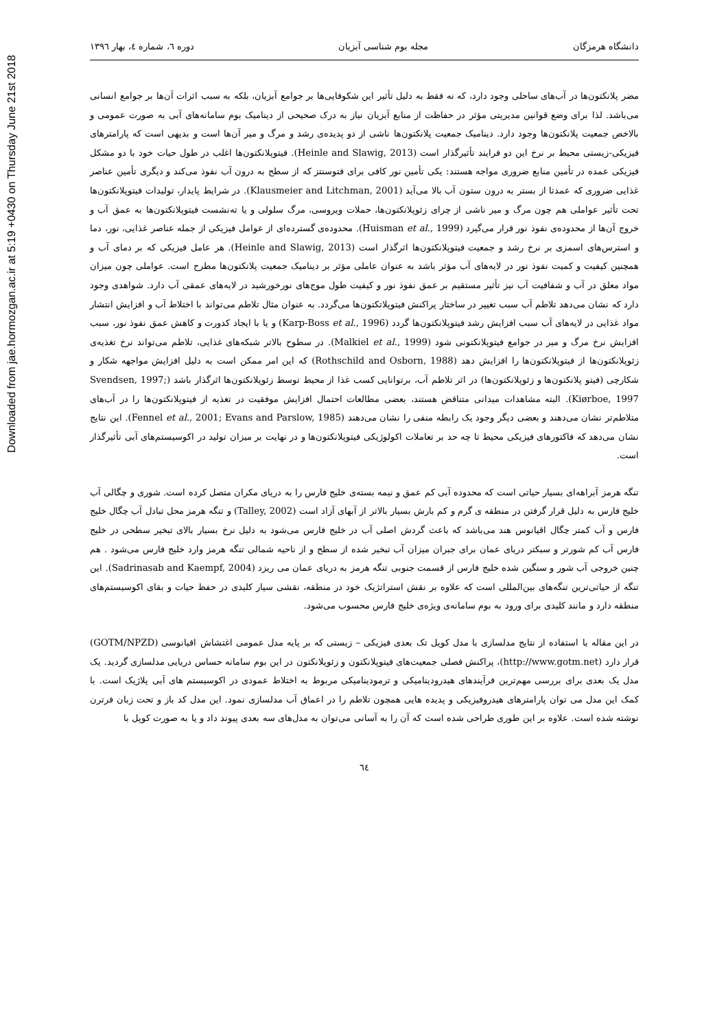Downloaded from jae.hormozgan.ac.ir at 5:19 +0430 on Thursday June 21st 2018
دانشگاه هرمزگان مجله بوم شناسی آبزیان دوره ٦، شماره ٤، بهار ١٣٩٦
مضر پلانکتون‌ها در آب‌های ساحلی وجود دارد، که نه فقط به دلیل تأثیر این شکوفایی‌ها بر جوامع آبزیان، بلکه به سبب اثرات آن‌ها بر جوامع انسانی می‌باشد. لذا برای وضع قوانین مدیریتی مؤثر در حفاظت از منابع آبزیان نیاز به درک صحیحی از دینامیک بوم سامانه‌های آبی به صورت عمومی و بالاخص جمعیت پلانکتون‌ها وجود دارد. دینامیک جمعیت پلانکتون‌ها ناشی از دو پدیده‌ی رشد و مرگ و میر آن‌ها است و بدیهی است که پارامترهای فیزیکی-زیستی محیط بر نرخ این دو فرایند تأثیرگذار است (Heinle and Slawig, 2013). فیتوپلانکتون‌ها اغلب در طول حیات خود با دو مشکل فیزیکی عمده در تأمین منابع ضروری مواجه هستند: یکی تأمین نور کافی برای فتوسنتز که از سطح به درون آب نفوذ می‌کند و دیگری تأمین عناصر غذایی ضروری که عمدتا از بستر به درون ستون آب بالا می‌آید (Klausmeier and Litchman, 2001). در شرایط پایدار، تولیدات فیتوپلانکتون‌ها تحت تأثیر عواملی هم چون مرگ و میر ناشی از چرای زئوپلانکتون‌ها، حملات ویروسی، مرگ سلولی و یا ته‌نشست فیتوپلانکتون‌ها به عمق آب و خروج آن‌ها از محدوده‌ی نفوذ نور قرار می‌گیرد (Huisman et al., 1999). محدوده‌ی گسترده‌ای از عوامل فیزیکی از جمله عناصر غذایی، نور، دما و استرس‌های اسمزی بر نرخ رشد و جمعیت فیتوپلانکتون‌ها اثرگذار است (Heinle and Slawig, 2013). هر عامل فیزیکی که بر دمای آب و همچنین کیفیت و کمیت نفوذ نور در لایه‌های آب مؤثر باشد به عنوان عاملی مؤثر بر دینامیک جمعیت پلانکتون‌ها مطرح است. عواملی چون میزان مواد معلق در آب و شفافیت آب نیز تأثیر مستقیم بر عمق نفوذ نور و کیفیت طول موج‌های نورخورشید در لایه‌های عمقی آب دارد. شواهدی وجود دارد که نشان می‌دهد تلاطم آب سبب تغییر در ساختار پراکنش فیتوپلاتکتون‌ها می‌گردد. به عنوان مثال تلاطم می‌تواند با اختلاط آب و افزایش انتشار مواد غذایی در لایه‌های آب سبب افزایش رشد فیتوپلانکتون‌ها گردد (Karp-Boss et al., 1996) و یا با ایجاد کدورت و کاهش عمق نفوذ نور، سبب افزایش نرخ مرگ و میر در جوامع فیتوپلانکتونی شود (Malkiel et al., 1999). در سطوح بالاتر شبکه‌های غذایی، تلاطم می‌تواند نرخ تغذیه‌ی زئوپلانکتون‌ها از فیتوپلانکتون‌ها را افزایش دهد (Rothschild and Osborn, 1988) که این امر ممکن است به دلیل افزایش مواجهه شکار و شکارچی (فیتو پلانکتون‌ها و زئوپلانکتون‌ها) در اثر تلاطم آب، برتوانایی کسب غذا از محیط توسط زئوپلانکتون‌ها اثرگذار باشد (Svendsen, 1997; Kiørboe, 1997). البته مشاهدات میدانی متناقض هستند، بعضی مطالعات احتمال افزایش موفقیت در تغذیه از فیتوپلانکتون‌ها را در آب‌های متلاطم‌تر نشان می‌دهند و بعضی دیگر وجود یک رابطه منفی را نشان می‌دهند (Fennel et al., 2001; Evans and Parslow, 1985). این نتایج نشان می‌دهد که فاکتورهای فیزیکی محیط تا چه حد بر تعاملات اکولوژیکی فیتوپلانکتون‌ها و در نهایت بر میزان تولید در اکوسیستم‌های آبی تأثیرگذار است.
تنگه هرمز آبراهه‌ای بسیار حیاتی است که محدوده آبی کم عمق و نیمه بسته‌ی خلیج فارس را به دریای مکران متصل کرده است. شوری و چگالی آب خلیج فارس به دلیل قرار گرفتن در منطقه ی گرم و کم بارش بسیار بالاتر از آبهای آزاد است (Talley, 2002) و تنگه هرمز محل تبادل آب چگال خلیج فارس و آب کمتر چگال اقیانوس هند می‌باشد که باعث گردش اصلی آب در خلیج فارس می‌شود به دلیل نرخ بسیار بالای تبخیر سطحی در خلیج فارس آب کم شورتر و سبکتر دریای عمان برای جبران میزان آب تبخیر شده از سطح و از ناحیه شمالی تنگه هرمز وارد خلیج فارس می‌شود . هم چنین خروجی آب شور و سنگین شده خلیج فارس از قسمت جنوبی تنگه هرمز به دریای عمان می ریزد (Sadrinasab and Kaempf, 2004). این تنگه از حیاتی‌ترین تنگه‌های بین‌المللی است که علاوه بر نقش استراتژیک خود در منطقه، نقشی سیار کلیدی در حفظ حیات و بقای اکوسیستم‌های منطقه دارد و مانند کلیدی برای ورود به بوم سامانه‌ی ویژه‌ی خلیج فارس محسوب می‌شود.
در این مقاله با استفاده از نتایج مدلسازی با مدل کوپل تک بعدی فیزیکی – زیستی که بر پایه مدل عمومی اغتشاش اقیانوسی (GOTM/NPZD) قرار دارد (http://www.gotm.net)، پراکنش فصلی جمعیت‌های فیتوپلانکتون و زئوپلانکتون در این بوم سامانه حساس دریایی مدلسازی گردید. یک مدل یک بعدی برای بررسی مهم‌ترین فرآیندهای هیدرودینامیکی و ترمودینامیکی مربوط به اختلاط عمودی در اکوسیستم های آبی پلاژیک است. با کمک این مدل می توان پارامترهای هیدروفیزیکی و پدیده هایی همچون تلاطم را در اعماق آب مدلسازی نمود. این مدل کد باز و تحت زبان فرترن نوشته شده است. علاوه بر این طوری طراحی شده است که آن را به آسانی می‌توان به مدل‌های سه بعدی پیوند داد و یا به صورت کوپل با
٦٤